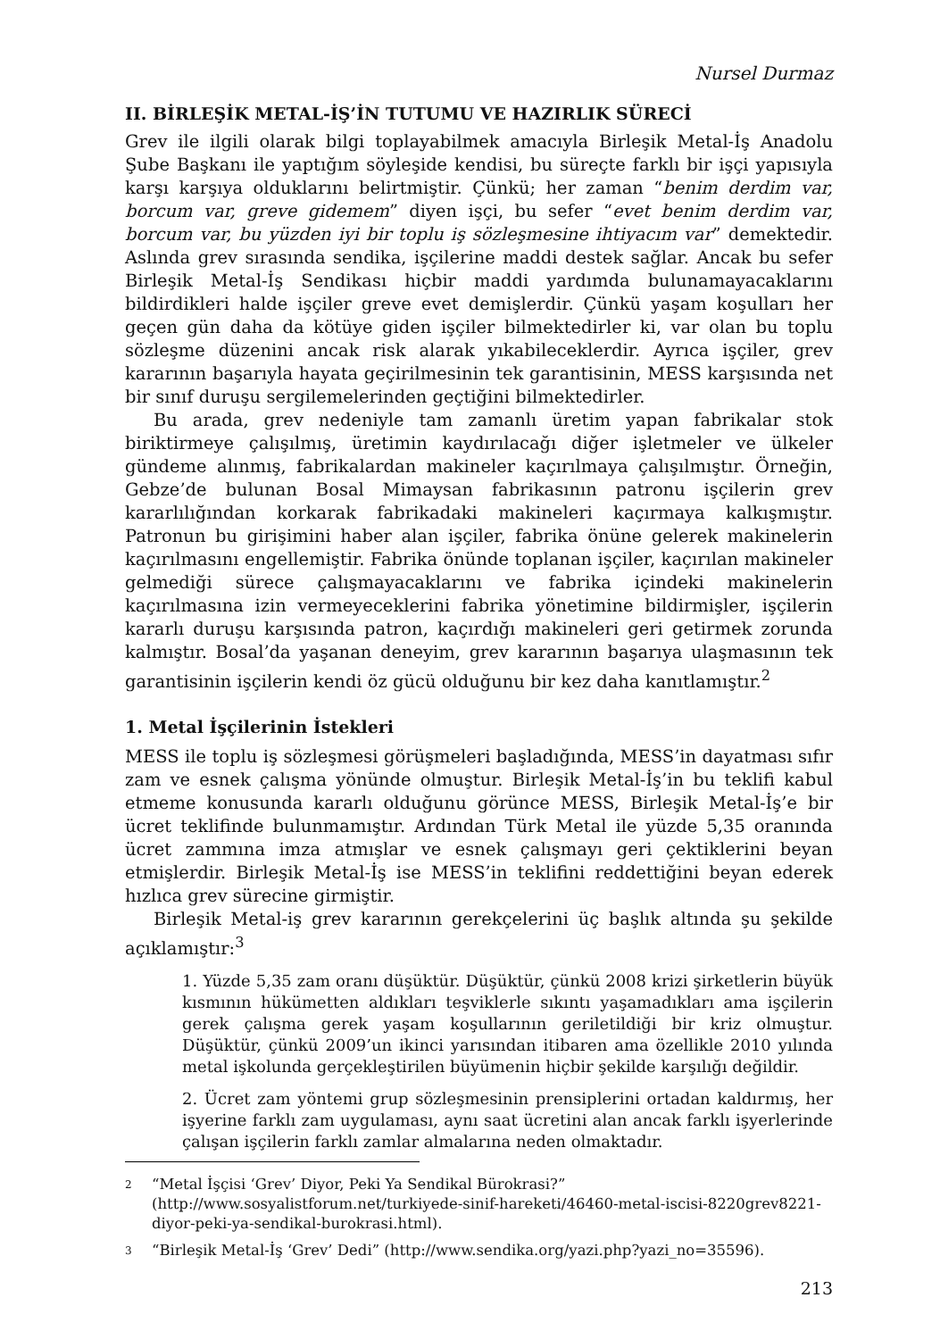Nursel Durmaz
II. BİRLEŞİK METAL-İŞ’İN TUTUMU VE HAZIRLIK SÜRECİ
Grev ile ilgili olarak bilgi toplayabilmek amacıyla Birleşik Metal-İş Anadolu Şube Başkanı ile yaptığım söyleşide kendisi, bu süreçte farklı bir işçi yapısıyla karşı karşıya olduklarını belirtmiştir. Çünkü; her zaman “benim derdim var, borcum var, greve gidemem” diyen işçi, bu sefer “evet benim derdim var, borcum var, bu yüzden iyi bir toplu iş sözleşmesine ihtiyacım var” demektedir. Aslında grev sırasında sendika, işçilerine maddi destek sağlar. Ancak bu sefer Birleşik Metal-İş Sendikası hiçbir maddi yardımda bulunamayacaklarını bildirdikleri halde işçiler greve evet demişlerdir. Çünkü yaşam koşulları her geçen gün daha da kötüye giden işçiler bilmektedirler ki, var olan bu toplu sözleşme düzenini ancak risk alarak yıkabileceklerdir. Ayrıca işçiler, grev kararının başarıyla hayata geçirilmesinin tek garantisinin, MESS karşısında net bir sınıf duruşu sergilemelerinden geçtiğini bilmektedirler.
Bu arada, grev nedeniyle tam zamanlı üretim yapan fabrikalar stok biriktirmeye çalışılmış, üretimin kaydırılacağı diğer işletmeler ve ülkeler gündeme alınmış, fabrikalardan makineler kaçırılmaya çalışılmıştır. Örneğin, Gebze’de bulunan Bosal Mimaysan fabrikasının patronu işçilerin grev kararlılığından korkarak fabrikadaki makineleri kaçırmaya kalkışmıştır. Patronun bu girişimini haber alan işçiler, fabrika önüne gelerek makinelerin kaçırılmasını engellemiştir. Fabrika önünde toplanan işçiler, kaçırılan makineler gelmediği sürece çalışmayacaklarını ve fabrika içindeki makinelerin kaçırılmasına izin vermeyeceklerini fabrika yönetimine bildirmişler, işçilerin kararlı duruşu karşısında patron, kaçırdığı makineleri geri getirmek zorunda kalmıştır. Bosal’da yaşanan deneyim, grev kararının başarıya ulaşmasının tek garantisinin işçilerin kendi öz gücü olduğunu bir kez daha kanıtlamıştır.<sup>2</sup>
1. Metal İşçilerinin İstekleri
MESS ile toplu iş sözleşmesi görüşmeleri başladığında, MESS’in dayatması sıfır zam ve esnek çalışma yönünde olmuştur. Birleşik Metal-İş’in bu teklifi kabul etmeme konusunda kararlı olduğunu görünce MESS, Birleşik Metal-İş’e bir ücret teklifinde bulunmamıştır. Ardından Türk Metal ile yüzde 5,35 oranında ücret zammına imza atmışlar ve esnek çalışmayı geri çektiklerini beyan etmişlerdir. Birleşik Metal-İş ise MESS’in teklifini reddettiğini beyan ederek hızlıca grev sürecine girmiştir.
Birleşik Metal-iş grev kararının gerekçelerini üç başlık altında şu şekilde açıklamıştır:<sup>3</sup>
1. Yüzde 5,35 zam oranı düşüktür. Düşüktür, çünkü 2008 krizi şirketlerin büyük kısmının hükümetten aldıkları teşviklerle sıkıntı yaşamadıkları ama işçilerin gerek çalışma gerek yaşam koşullarının geriletildiği bir kriz olmuştur. Düşüktür, çünkü 2009’un ikinci yarısından itibaren ama özellikle 2010 yılında metal işkolunda gerçekleştirilen büyümenin hiçbir şekilde karşılığı değildir.
2. Ücret zam yöntemi grup sözleşmesinin prensiplerini ortadan kaldırmış, her işyerine farklı zam uygulaması, aynı saat ücretini alan ancak farklı işyerlerinde çalışan işçilerin farklı zamlar almalarına neden olmaktadır.
2
“Metal İşçisi ‘Grev’ Diyor, Peki Ya Sendikal Bürokrasi?” (http://www.sosyalistforum.net/turkiyede-sinif-hareketi/46460-metal-iscisi-8220grev8221-diyor-peki-ya-sendikal-burokrasi.html).
3
“Birleşik Metal-İş ‘Grev’ Dedi” (http://www.sendika.org/yazi.php?yazi_no=35596).
213